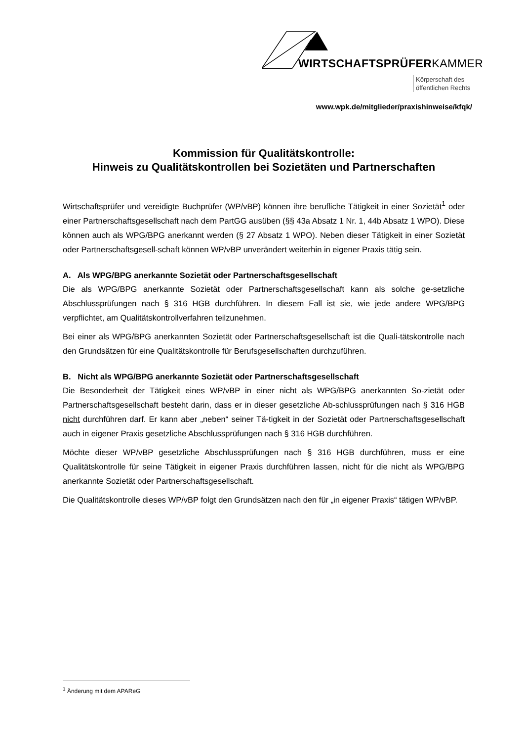WIRTSCHAFTSPRÜFERKAMMER
Körperschaft des
öffentlichen Rechts
www.wpk.de/mitglieder/praxishinweise/kfqk/
Kommission für Qualitätskontrolle:
Hinweis zu Qualitätskontrollen bei Sozietäten und Partnerschaften
Wirtschaftsprüfer und vereidigte Buchprüfer (WP/vBP) können ihre berufliche Tätigkeit in einer Sozietät<sup>1</sup> oder einer Partnerschaftsgesellschaft nach dem PartGG ausüben (§§ 43a Absatz 1 Nr. 1, 44b Absatz 1 WPO). Diese können auch als WPG/BPG anerkannt werden (§ 27 Absatz 1 WPO). Neben dieser Tätigkeit in einer Sozietät oder Partnerschaftsgesell-schaft können WP/vBP unverändert weiterhin in eigener Praxis tätig sein.
A. Als WPG/BPG anerkannte Sozietät oder Partnerschaftsgesellschaft
Die als WPG/BPG anerkannte Sozietät oder Partnerschaftsgesellschaft kann als solche ge-setzliche Abschlussprüfungen nach § 316 HGB durchführen. In diesem Fall ist sie, wie jede andere WPG/BPG verpflichtet, am Qualitätskontrollverfahren teilzunehmen.
Bei einer als WPG/BPG anerkannten Sozietät oder Partnerschaftsgesellschaft ist die Quali-tätskontrolle nach den Grundsätzen für eine Qualitätskontrolle für Berufsgesellschaften durchzuführen.
B. Nicht als WPG/BPG anerkannte Sozietät oder Partnerschaftsgesellschaft
Die Besonderheit der Tätigkeit eines WP/vBP in einer nicht als WPG/BPG anerkannten So-zietät oder Partnerschaftsgesellschaft besteht darin, dass er in dieser gesetzliche Ab-schlussprüfungen nach § 316 HGB nicht durchführen darf. Er kann aber „neben“ seiner Tä-tigkeit in der Sozietät oder Partnerschaftsgesellschaft auch in eigener Praxis gesetzliche Abschlussprüfungen nach § 316 HGB durchführen.
Möchte dieser WP/vBP gesetzliche Abschlussprüfungen nach § 316 HGB durchführen, muss er eine Qualitätskontrolle für seine Tätigkeit in eigener Praxis durchführen lassen, nicht für die nicht als WPG/BPG anerkannte Sozietät oder Partnerschaftsgesellschaft.
Die Qualitätskontrolle dieses WP/vBP folgt den Grundsätzen nach den für „in eigener Praxis“ tätigen WP/vBP.
<sup>1</sup> Änderung mit dem APAReG